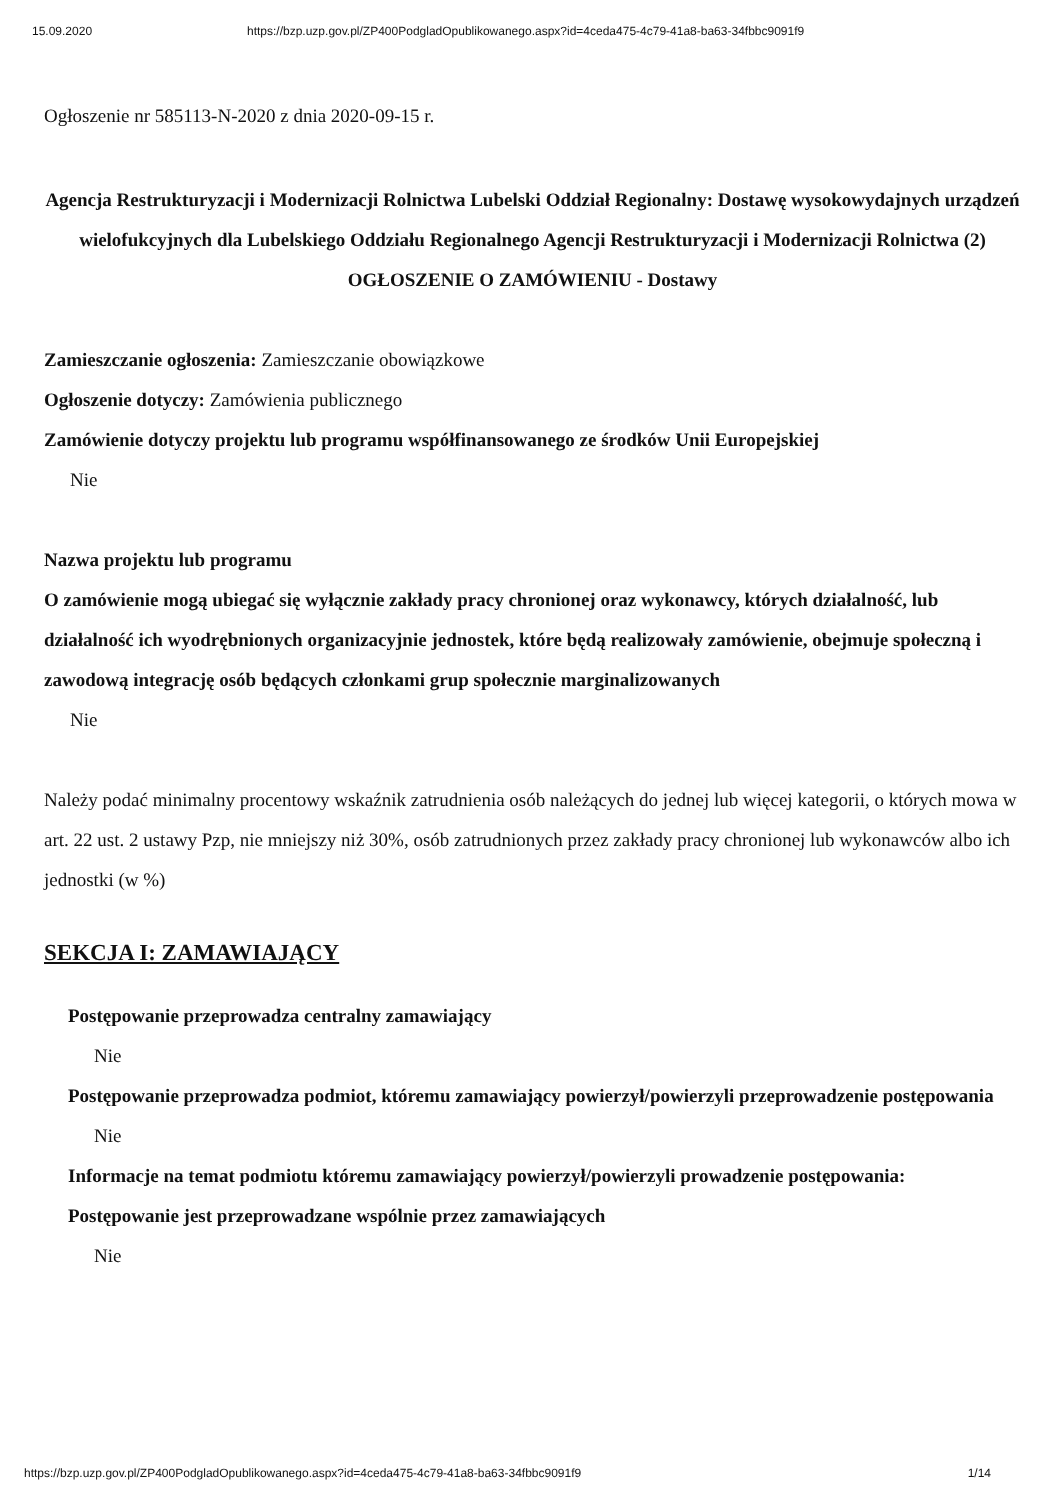15.09.2020 https://bzp.uzp.gov.pl/ZP400PodgladOpublikowanego.aspx?id=4ceda475-4c79-41a8-ba63-34fbbc9091f9
Ogłoszenie nr 585113-N-2020 z dnia 2020-09-15 r.
Agencja Restrukturyzacji i Modernizacji Rolnictwa Lubelski Oddział Regionalny: Dostawę wysokowydajnych urządzeń wielofukcyjnych dla Lubelskiego Oddziału Regionalnego Agencji Restrukturyzacji i Modernizacji Rolnictwa (2)
OGŁOSZENIE O ZAMÓWIENIU - Dostawy
Zamieszczanie ogłoszenia: Zamieszczanie obowiązkowe
Ogłoszenie dotyczy: Zamówienia publicznego
Zamówienie dotyczy projektu lub programu współfinansowanego ze środków Unii Europejskiej
Nie
Nazwa projektu lub programu
O zamówienie mogą ubiegać się wyłącznie zakłady pracy chronionej oraz wykonawcy, których działalność, lub działalność ich wyodrębnionych organizacyjnie jednostek, które będą realizowały zamówienie, obejmuje społeczną i zawodową integrację osób będących członkami grup społecznie marginalizowanych
Nie
Należy podać minimalny procentowy wskaźnik zatrudnienia osób należących do jednej lub więcej kategorii, o których mowa w art. 22 ust. 2 ustawy Pzp, nie mniejszy niż 30%, osób zatrudnionych przez zakłady pracy chronionej lub wykonawców albo ich jednostki (w %)
SEKCJA I: ZAMAWIAJĄCY
Postępowanie przeprowadza centralny zamawiający
Nie
Postępowanie przeprowadza podmiot, któremu zamawiający powierzył/powierzyli przeprowadzenie postępowania
Nie
Informacje na temat podmiotu któremu zamawiający powierzył/powierzyli prowadzenie postępowania:
Postępowanie jest przeprowadzane wspólnie przez zamawiających
Nie
https://bzp.uzp.gov.pl/ZP400PodgladOpublikowanego.aspx?id=4ceda475-4c79-41a8-ba63-34fbbc9091f9 1/14